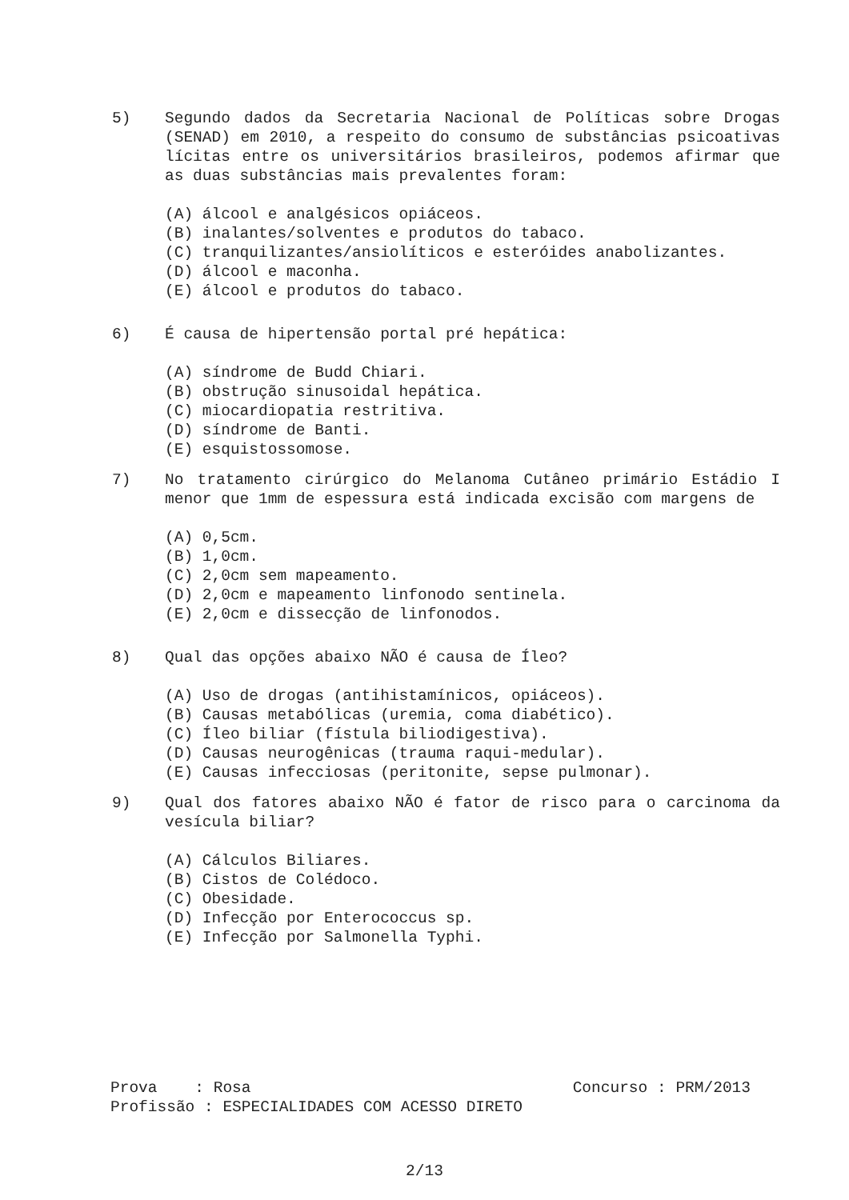5) Segundo dados da Secretaria Nacional de Políticas sobre Drogas (SENAD) em 2010, a respeito do consumo de substâncias psicoativas lícitas entre os universitários brasileiros, podemos afirmar que as duas substâncias mais prevalentes foram:
(A) álcool e analgésicos opiáceos.
(B) inalantes/solventes e produtos do tabaco.
(C) tranquilizantes/ansiolíticos e esteróides anabolizantes.
(D) álcool e maconha.
(E) álcool e produtos do tabaco.
6) É causa de hipertensão portal pré hepática:
(A) síndrome de Budd Chiari.
(B) obstrução sinusoidal hepática.
(C) miocardiopatia restritiva.
(D) síndrome de Banti.
(E) esquistossomose.
7) No tratamento cirúrgico do Melanoma Cutâneo primário Estádio I menor que 1mm de espessura está indicada excisão com margens de
(A) 0,5cm.
(B) 1,0cm.
(C) 2,0cm sem mapeamento.
(D) 2,0cm e mapeamento linfonodo sentinela.
(E) 2,0cm e dissecção de linfonodos.
8) Qual das opções abaixo NÃO é causa de Íleo?
(A) Uso de drogas (antihistamínicos, opiáceos).
(B) Causas metabólicas (uremia, coma diabético).
(C) Íleo biliar (fístula biliodigestiva).
(D) Causas neurogênicas (trauma raqui-medular).
(E) Causas infecciosas (peritonite, sepse pulmonar).
9) Qual dos fatores abaixo NÃO é fator de risco para o carcinoma da vesícula biliar?
(A) Cálculos Biliares.
(B) Cistos de Colédoco.
(C) Obesidade.
(D) Infecção por Enterococcus sp.
(E) Infecção por Salmonella Typhi.
Prova : Rosa Concurso : PRM/2013
Profissão : ESPECIALIDADES COM ACESSO DIRETO
2/13